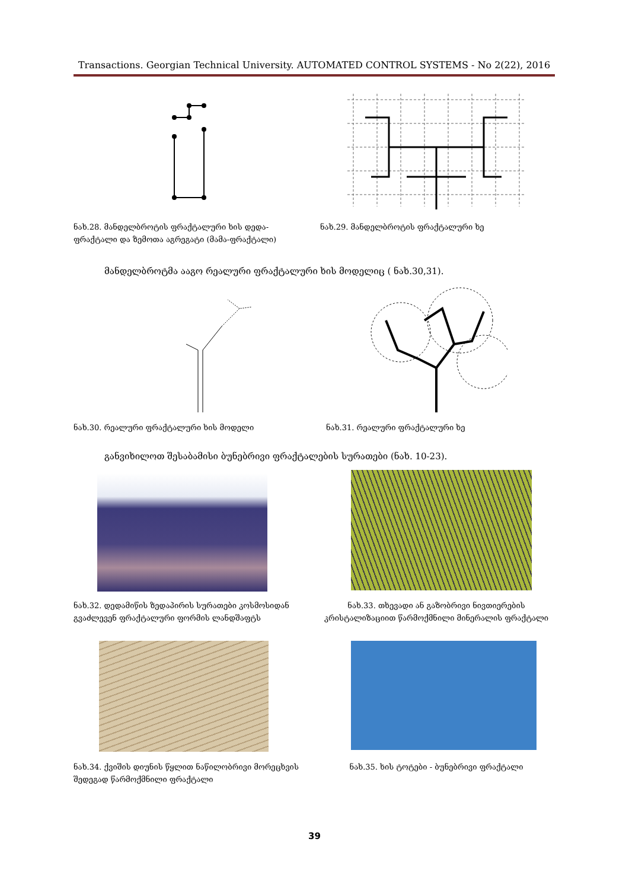Transactions. Georgian Technical University. AUTOMATED CONTROL SYSTEMS - No 2(22), 2016
ნახ.28. მანდელბროტის ფრაქტალური ხის დედა-ფრაქტალი და ზემოთა აგრეგატი (მამა-ფრაქტალი)
ნახ.29. მანდელბროტის ფრაქტალური ხე
მანდელბროტმა ააგო რეალური ფრაქტალური ხის მოდელიც ( ნახ.30,31).
ნახ.30. რეალური ფრაქტალური ხის მოდელი ნახ.31. რეალური ფრაქტალური ხე
განვიხილოთ შესაბამისი ბუნებრივი ფრაქტალების სურათები (ნახ. 10-23).
ნახ.32. დედამიწის ზედაპირის სურათები კოსმოსიდან გვაძლევენ ფრაქტალური ფორმის ლანდშაფტს
ნახ.33. თხევადი ან გაზობრივი ნივთიერების კრისტალიზაციით წარმოქმნილი მინერალის ფრაქტალი
ნახ.34. ქვიშის დიუნის წყლით ნაწილობრივი მორეცხვის შედეგად წარმოქმნილი ფრაქტალი
ნახ.35. ხის ტოტები - ბუნებრივი ფრაქტალი
39